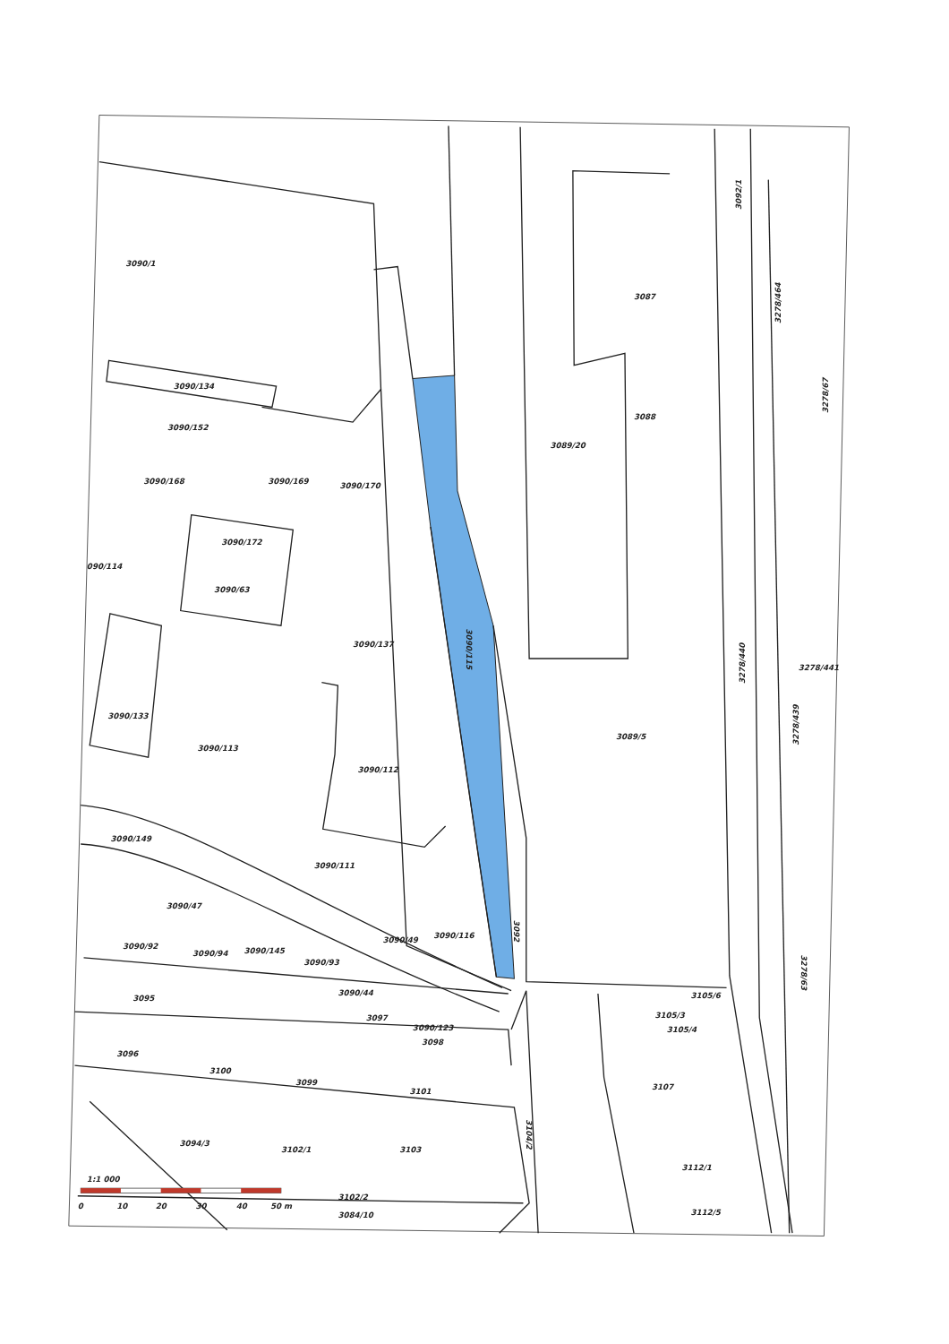3090/1
3090/134
3090/152
3090/168
3090/169
3090/170
090/114
3090/172
3090/63
3090/137
3090/133
3090/113
3090/112
3090/149
3090/111
3090/47
3090/49
3090/116
3090/92
3090/94
3090/145
3090/93
3090/44
3095
3097
3090/123
3098
3096
3100
3099
3101
3094/3
3102/1
3103
3102/2
3084/10
3087
3088
3089/20
3089/5
3090/115
3092
3092/1
3278/440
3105/3
3105/4
3105/6
3107
3112/1
3112/5
3104/2
3278/464
3278/67
3278/441
3278/439
3278/63
1:1 000
0
10
20
30
40
50 m